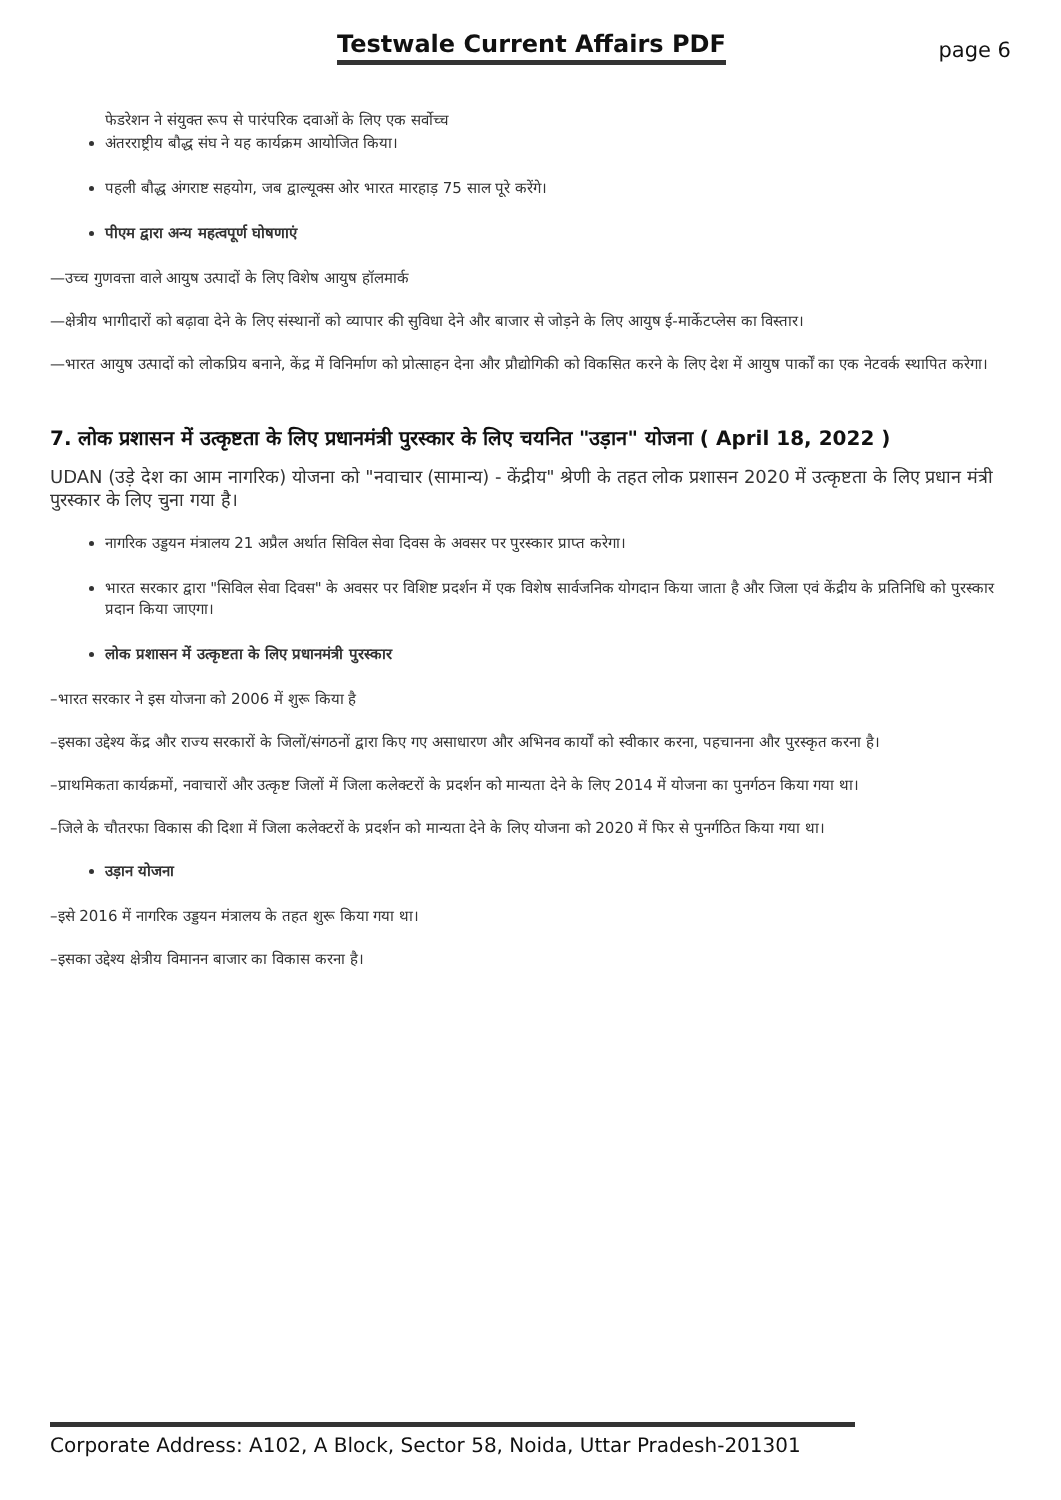Testwale Current Affairs PDF
page 6
फेडरेशन ने संयुक्त रूप से पारंपरिक दवाओं के लिए एक सर्वोच्च
अंतरराष्ट्रीय बौद्ध संघ ने यह कार्यक्रम आयोजित किया।
पहली बौद्ध अंगराष्ट सहयोग, जब द्वाल्यूक्स ओर भारत मारहाड़ 75 साल पूरे करेंगे।
पीएम द्वारा अन्य महत्वपूर्ण घोषणाएं
—उच्च गुणवत्ता वाले आयुष उत्पादों के लिए विशेष आयुष हॉलमार्क
—क्षेत्रीय भागीदारों को बढ़ावा देने के लिए संस्थानों को व्यापार की सुविधा देने और बाजार से जोड़ने के लिए आयुष ई-मार्केटप्लेस का विस्तार।
—भारत आयुष उत्पादों को लोकप्रिय बनाने, केंद्र में विनिर्माण को प्रोत्साहन देना और प्रौद्योगिकी को विकसित करने के लिए देश में आयुष पार्कों का एक नेटवर्क स्थापित करेगा।
7. लोक प्रशासन में उत्कृष्टता के लिए प्रधानमंत्री पुरस्कार के लिए चयनित "उड़ान" योजना ( April 18, 2022 )
UDAN (उड़े देश का आम नागरिक) योजना को "नवाचार (सामान्य) - केंद्रीय" श्रेणी के तहत लोक प्रशासन 2020 में उत्कृष्टता के लिए प्रधान मंत्री पुरस्कार के लिए चुना गया है।
नागरिक उड्डयन मंत्रालय 21 अप्रैल अर्थात सिविल सेवा दिवस के अवसर पर पुरस्कार प्राप्त करेगा।
भारत सरकार द्वारा "सिविल सेवा दिवस" के अवसर पर विशिष्ट प्रदर्शन में एक विशेष सार्वजनिक योगदान किया जाता है और जिला एवं केंद्रीय के प्रतिनिधि को पुरस्कार प्रदान किया जाएगा।
लोक प्रशासन में उत्कृष्टता के लिए प्रधानमंत्री पुरस्कार
–भारत सरकार ने इस योजना को 2006 में शुरू किया है
–इसका उद्देश्य केंद्र और राज्य सरकारों के जिलों/संगठनों द्वारा किए गए असाधारण और अभिनव कार्यों को स्वीकार करना, पहचानना और पुरस्कृत करना है।
–प्राथमिकता कार्यक्रमों, नवाचारों और उत्कृष्ट जिलों में जिला कलेक्टरों के प्रदर्शन को मान्यता देने के लिए 2014 में योजना का पुनर्गठन किया गया था।
–जिले के चौतरफा विकास की दिशा में जिला कलेक्टरों के प्रदर्शन को मान्यता देने के लिए योजना को 2020 में फिर से पुनर्गठित किया गया था।
उड़ान योजना
–इसे 2016 में नागरिक उड्डयन मंत्रालय के तहत शुरू किया गया था।
–इसका उद्देश्य क्षेत्रीय विमानन बाजार का विकास करना है।
Corporate Address: A102, A Block, Sector 58, Noida, Uttar Pradesh-201301